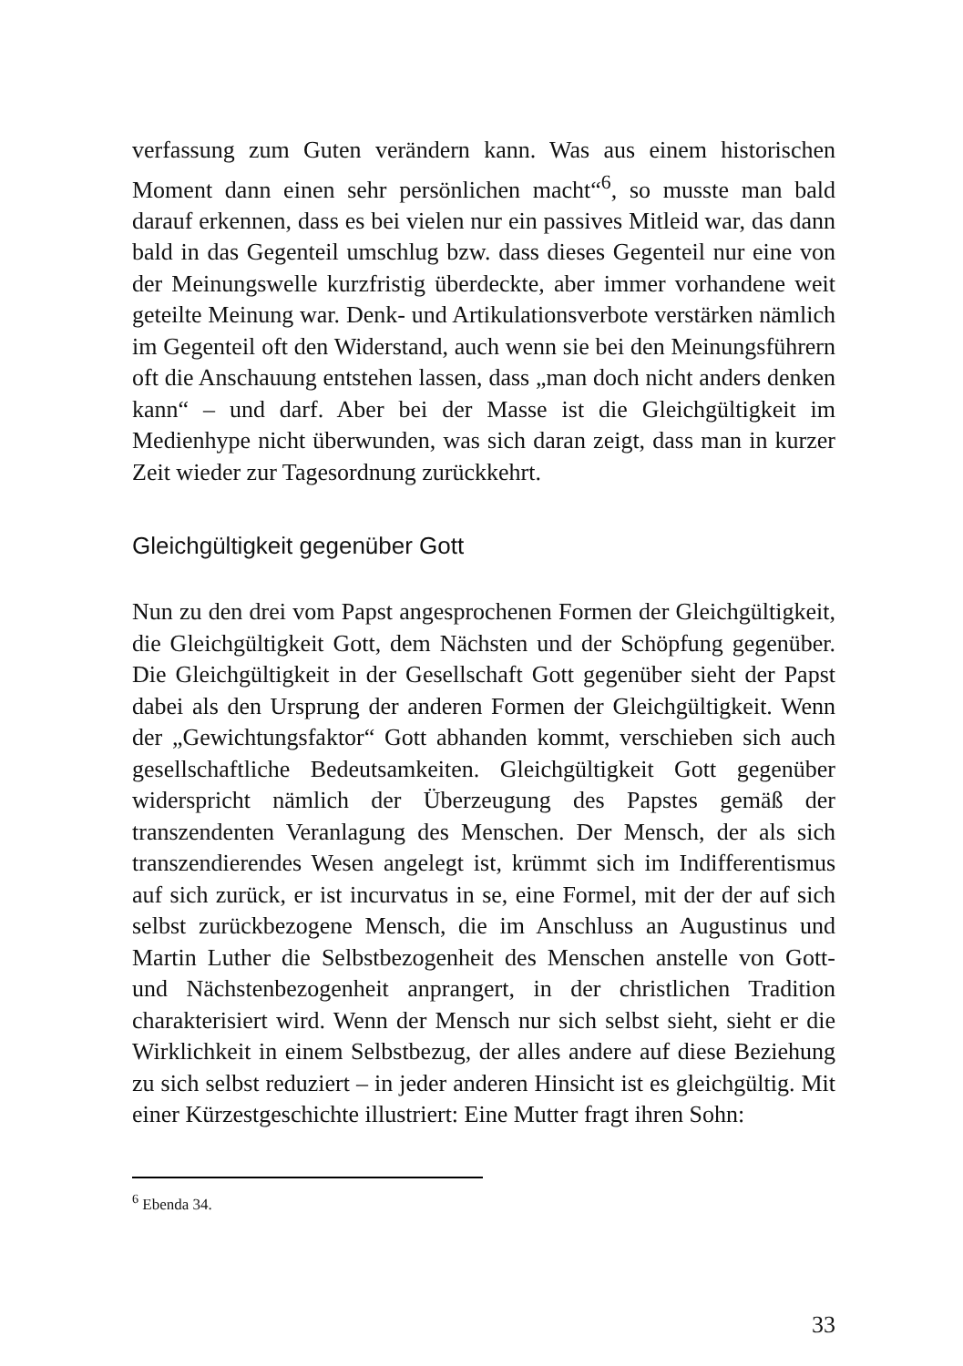verfassung zum Guten verändern kann. Was aus einem historischen Moment dann einen sehr persönlichen macht“<sup>6</sup>, so musste man bald darauf erkennen, dass es bei vielen nur ein passives Mitleid war, das dann bald in das Gegenteil umschlug bzw. dass dieses Gegenteil nur eine von der Meinungswelle kurzfristig überdeckte, aber immer vorhandene weit geteilte Meinung war. Denk- und Artikulationsverbote verstärken nämlich im Gegenteil oft den Widerstand, auch wenn sie bei den Meinungsführern oft die Anschauung entstehen lassen, dass „man doch nicht anders denken kann“ – und darf. Aber bei der Masse ist die Gleichgültigkeit im Medienhype nicht überwunden, was sich daran zeigt, dass man in kurzer Zeit wieder zur Tagesordnung zurückkehrt.
Gleichgültigkeit gegenüber Gott
Nun zu den drei vom Papst angesprochenen Formen der Gleichgültigkeit, die Gleichgültigkeit Gott, dem Nächsten und der Schöpfung gegenüber. Die Gleichgültigkeit in der Gesellschaft Gott gegenüber sieht der Papst dabei als den Ursprung der anderen Formen der Gleichgültigkeit. Wenn der „Gewichtungsfaktor“ Gott abhanden kommt, verschieben sich auch gesellschaftliche Bedeutsamkeiten. Gleichgültigkeit Gott gegenüber widerspricht nämlich der Überzeugung des Papstes gemäß der transzendenten Veranlagung des Menschen. Der Mensch, der als sich transzendierendes Wesen angelegt ist, krümmt sich im Indifferentismus auf sich zurück, er ist incurvatus in se, eine Formel, mit der der auf sich selbst zurückbezogene Mensch, die im Anschluss an Augustinus und Martin Luther die Selbstbezogenheit des Menschen anstelle von Gott- und Nächstenbezogenheit anprangert, in der christlichen Tradition charakterisiert wird. Wenn der Mensch nur sich selbst sieht, sieht er die Wirklichkeit in einem Selbstbezug, der alles andere auf diese Beziehung zu sich selbst reduziert – in jeder anderen Hinsicht ist es gleichgültig. Mit einer Kürzestgeschichte illustriert: Eine Mutter fragt ihren Sohn:
<sup>6</sup> Ebenda 34.
33